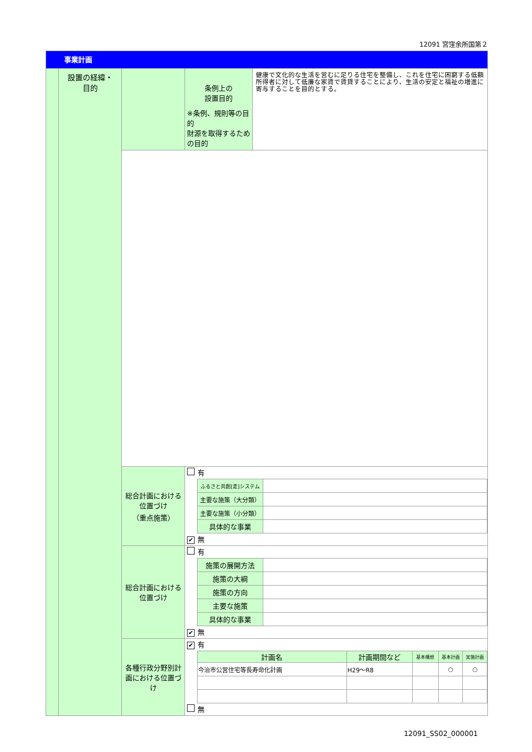12091 宮窪余所国第２
| 事業計画 | | | | |
| | 設置の経緯・ 目的 | | 条例上の 設置目的 ※条例、規則等の目的 財源を取得するための目的 | 健康で文化的な生活を営むに足りる住宅を整備し、これを住宅に困窮する低額所得者に対して低廉な家賃で賃貸することにより、生活の安定と福祉の増進に寄与することを目的とする。 |
| | | 総合計画における位置づけ （重点施策） | 有 / ふるさと共創[走]システム / / / 主要な施策（大分類） / / / 主要な施策（小分類） / / / 具体的な事業 / / ✔ 無 | |
| | | 総合計画における位置づけ | 有 / 施策の展開方法 / / / 施策の大綱 / / / 施策の方向 / / / 主要な施策 / / / 具体的な事業 / / ✔ 無 | |
| | | 各種行政分野別計画における位置づけ | ✔ 有 / 計画名 / 計画期間など / 基本構想 / 基本計画 / 実施計画 / / --- / --- / --- / --- / --- / / 今治市公営住宅等長寿命化計画 / H29～R8 / / ○ / ○ / 無 | |
12091_SS02_000001